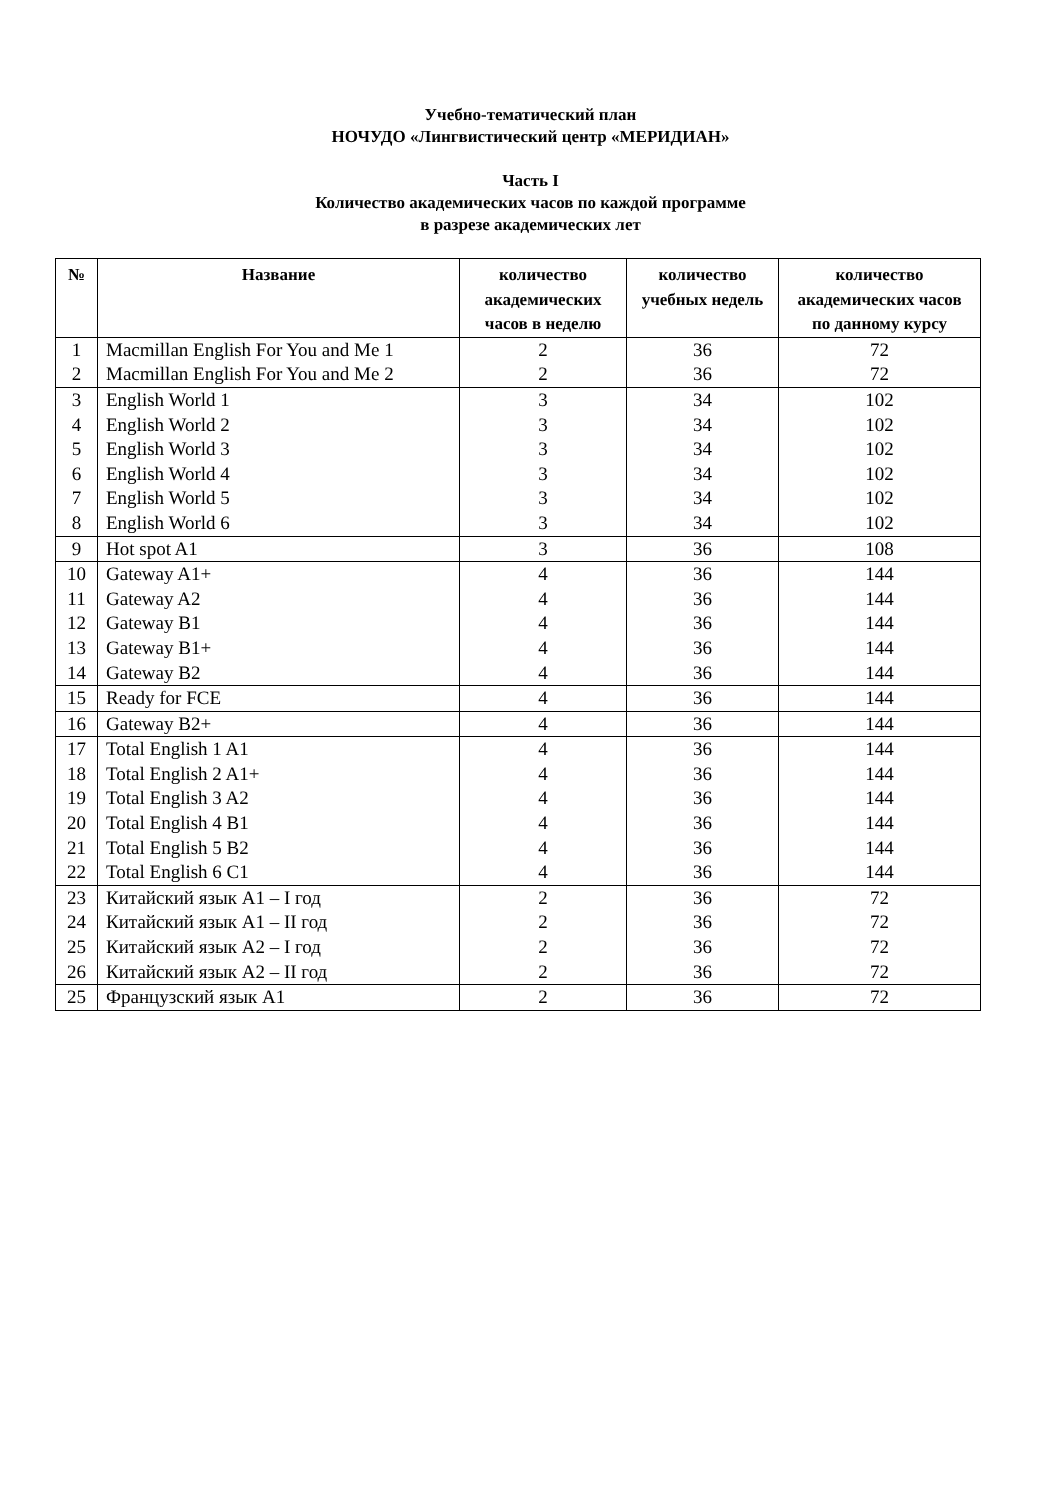Учебно-тематический план
НОЧУДО «Лингвистический центр «МЕРИДИАН»
Часть I
Количество академических часов по каждой программе
в разрезе академических лет
| № | Название | количество академических часов в неделю | количество учебных недель | количество академических часов по данному курсу |
| --- | --- | --- | --- | --- |
| 1 | Macmillan English For You and Me 1 | 2 | 36 | 72 |
| 2 | Macmillan English For You and Me 2 | 2 | 36 | 72 |
| 3 | English World 1 | 3 | 34 | 102 |
| 4 | English World 2 | 3 | 34 | 102 |
| 5 | English World 3 | 3 | 34 | 102 |
| 6 | English World 4 | 3 | 34 | 102 |
| 7 | English World 5 | 3 | 34 | 102 |
| 8 | English World 6 | 3 | 34 | 102 |
| 9 | Hot spot A1 | 3 | 36 | 108 |
| 10 | Gateway A1+ | 4 | 36 | 144 |
| 11 | Gateway A2 | 4 | 36 | 144 |
| 12 | Gateway B1 | 4 | 36 | 144 |
| 13 | Gateway B1+ | 4 | 36 | 144 |
| 14 | Gateway B2 | 4 | 36 | 144 |
| 15 | Ready for FCE | 4 | 36 | 144 |
| 16 | Gateway B2+ | 4 | 36 | 144 |
| 17 | Total English 1 A1 | 4 | 36 | 144 |
| 18 | Total English 2 A1+ | 4 | 36 | 144 |
| 19 | Total English 3 A2 | 4 | 36 | 144 |
| 20 | Total English 4 B1 | 4 | 36 | 144 |
| 21 | Total English 5 B2 | 4 | 36 | 144 |
| 22 | Total English 6 C1 | 4 | 36 | 144 |
| 23 | Китайский язык A1 – I год | 2 | 36 | 72 |
| 24 | Китайский язык A1 – II год | 2 | 36 | 72 |
| 25 | Китайский язык A2 – I год | 2 | 36 | 72 |
| 26 | Китайский язык A2 – II год | 2 | 36 | 72 |
| 25 | Французский язык A1 | 2 | 36 | 72 |